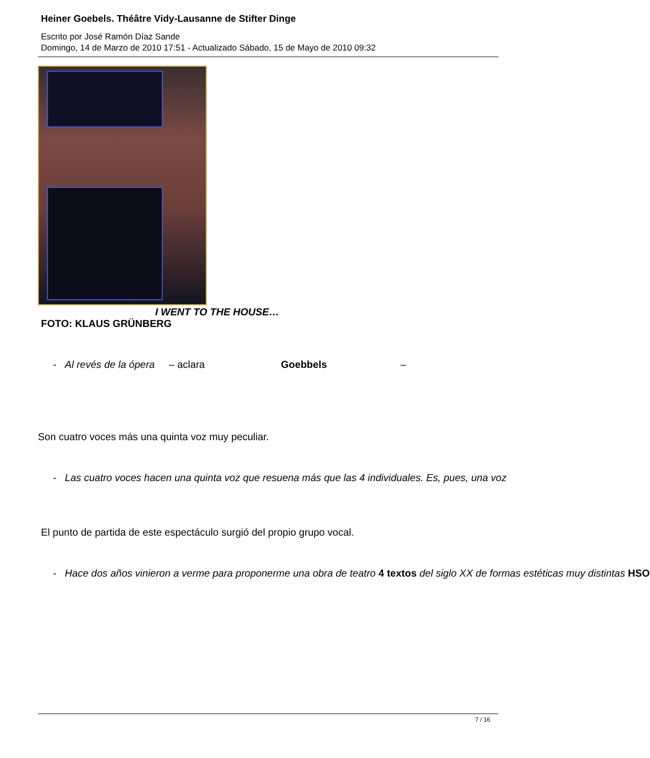Heiner Goebels. Théâtre Vidy-Lausanne de Stifter Dinge
Escrito por José Ramón Díaz Sande
Domingo, 14 de Marzo de 2010 17:51 - Actualizado Sábado, 15 de Mayo de 2010 09:32
I WENT TO THE HOUSE…
FOTO: KLAUS GRÜNBERG
- Al revés de la ópera – aclara Goebbels –
Son cuatro voces más una quinta voz muy peculiar.
- Las cuatro voces hacen una quinta voz que resuena más que las 4 individuales. Es, pues, una voz
El punto de partida de este espectáculo surgió del propio grupo vocal.
- Hace dos años vinieron a verme para proponerme una obra de teatro 4 textos del siglo XX de formas estéticas muy distintas HSO
7 / 16